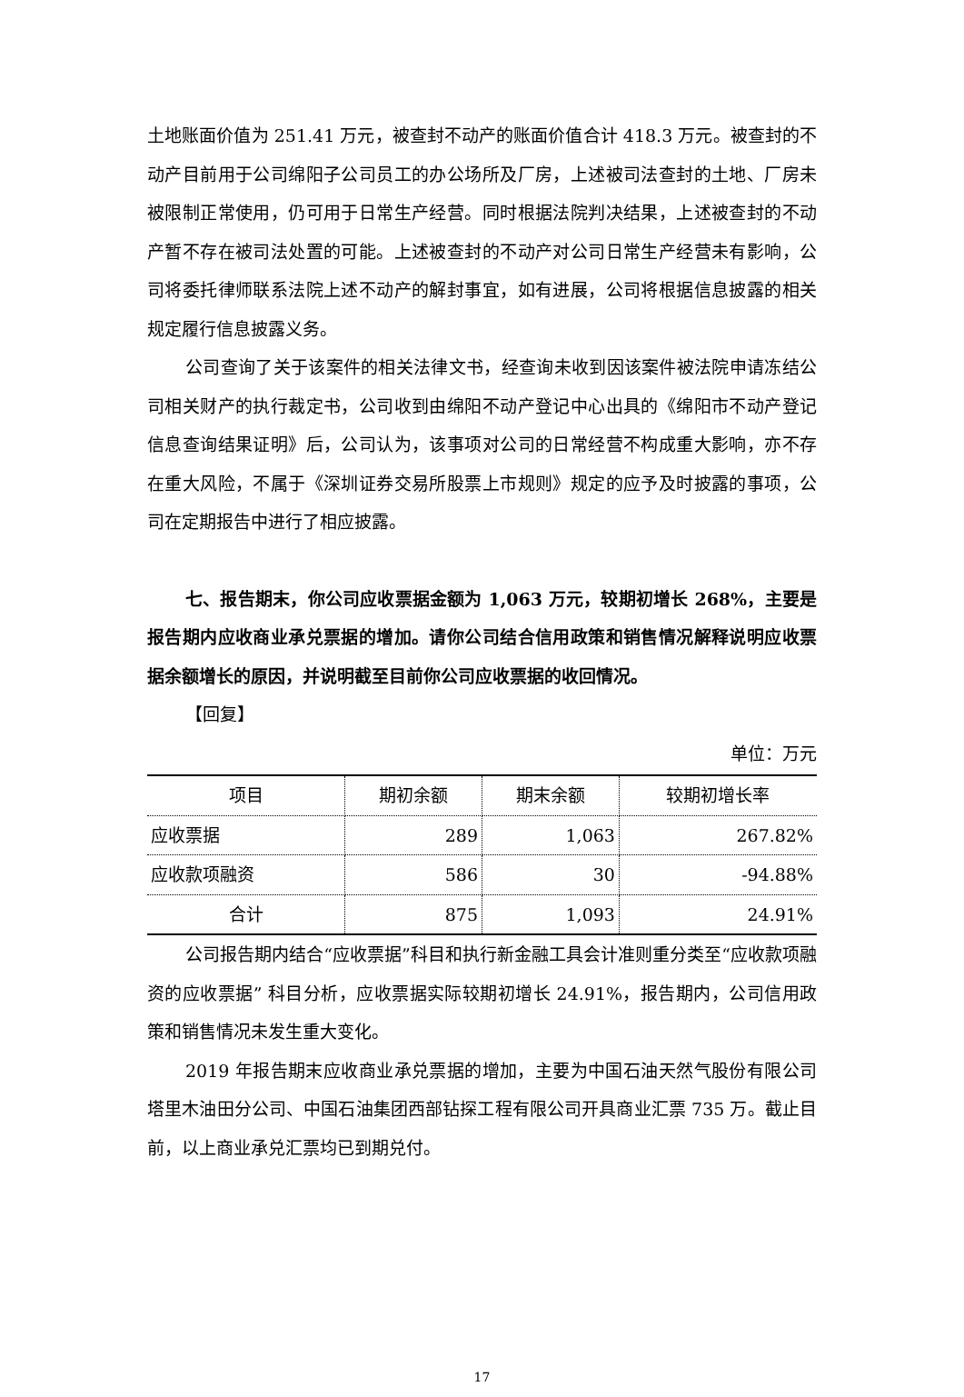土地账面价值为 251.41 万元，被查封不动产的账面价值合计 418.3 万元。被查封的不动产目前用于公司绵阳子公司员工的办公场所及厂房，上述被司法查封的土地、厂房未被限制正常使用，仍可用于日常生产经营。同时根据法院判决结果，上述被查封的不动产暂不存在被司法处置的可能。上述被查封的不动产对公司日常生产经营未有影响，公司将委托律师联系法院上述不动产的解封事宜，如有进展，公司将根据信息披露的相关规定履行信息披露义务。
公司查询了关于该案件的相关法律文书，经查询未收到因该案件被法院申请冻结公司相关财产的执行裁定书，公司收到由绵阳不动产登记中心出具的《绵阳市不动产登记信息查询结果证明》后，公司认为，该事项对公司的日常经营不构成重大影响，亦不存在重大风险，不属于《深圳证券交易所股票上市规则》规定的应予及时披露的事项，公司在定期报告中进行了相应披露。
七、报告期末，你公司应收票据金额为 1,063 万元，较期初增长 268%，主要是报告期内应收商业承兑票据的增加。请你公司结合信用政策和销售情况解释说明应收票据余额增长的原因，并说明截至目前你公司应收票据的收回情况。
【回复】
单位：万元
| 项目 | 期初余额 | 期末余额 | 较期初增长率 |
| --- | --- | --- | --- |
| 应收票据 | 289 | 1,063 | 267.82% |
| 应收款项融资 | 586 | 30 | -94.88% |
| 合计 | 875 | 1,093 | 24.91% |
公司报告期内结合“应收票据”科目和执行新金融工具会计准则重分类至“应收款项融资的应收票据” 科目分析，应收票据实际较期初增长 24.91%，报告期内，公司信用政策和销售情况未发生重大变化。
2019 年报告期末应收商业承兑票据的增加，主要为中国石油天然气股份有限公司塔里木油田分公司、中国石油集团西部钻探工程有限公司开具商业汇票 735 万。截止目前，以上商业承兑汇票均已到期兑付。
17